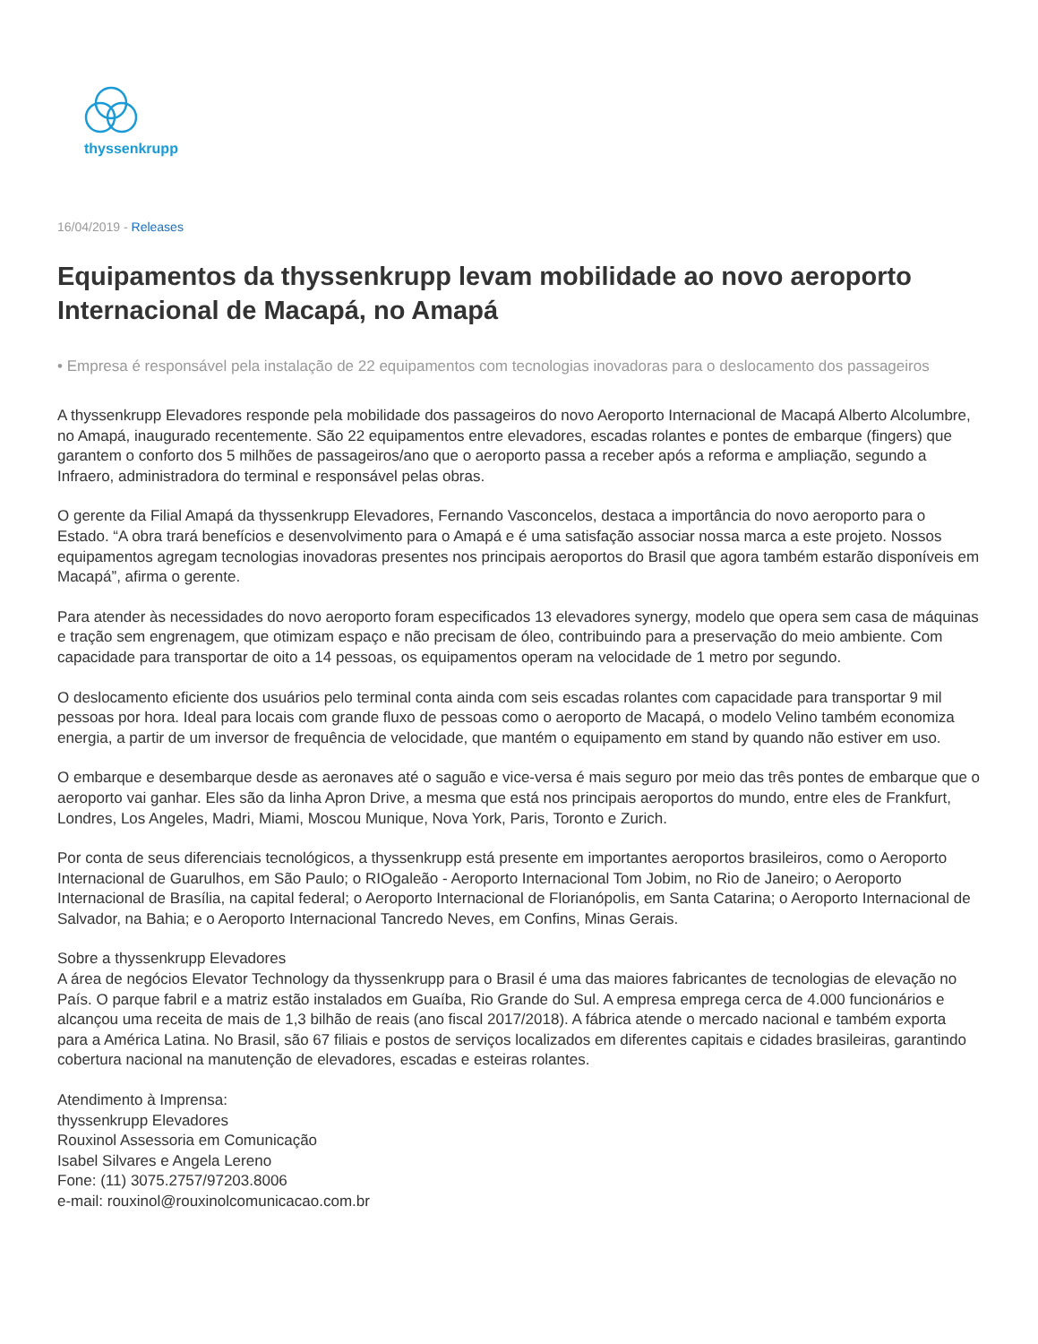thyssenkrupp
16/04/2019 - Releases
Equipamentos da thyssenkrupp levam mobilidade ao novo aeroporto Internacional de Macapá, no Amapá
• Empresa é responsável pela instalação de 22 equipamentos com tecnologias inovadoras para o deslocamento dos passageiros
A thyssenkrupp Elevadores responde pela mobilidade dos passageiros do novo Aeroporto Internacional de Macapá Alberto Alcolumbre, no Amapá, inaugurado recentemente. São 22 equipamentos entre elevadores, escadas rolantes e pontes de embarque (fingers) que garantem o conforto dos 5 milhões de passageiros/ano que o aeroporto passa a receber após a reforma e ampliação, segundo a Infraero, administradora do terminal e responsável pelas obras.
O gerente da Filial Amapá da thyssenkrupp Elevadores, Fernando Vasconcelos, destaca a importância do novo aeroporto para o Estado. “A obra trará benefícios e desenvolvimento para o Amapá e é uma satisfação associar nossa marca a este projeto. Nossos equipamentos agregam tecnologias inovadoras presentes nos principais aeroportos do Brasil que agora também estarão disponíveis em Macapá”, afirma o gerente.
Para atender às necessidades do novo aeroporto foram especificados 13 elevadores synergy, modelo que opera sem casa de máquinas e tração sem engrenagem, que otimizam espaço e não precisam de óleo, contribuindo para a preservação do meio ambiente. Com capacidade para transportar de oito a 14 pessoas, os equipamentos operam na velocidade de 1 metro por segundo.
O deslocamento eficiente dos usuários pelo terminal conta ainda com seis escadas rolantes com capacidade para transportar 9 mil pessoas por hora. Ideal para locais com grande fluxo de pessoas como o aeroporto de Macapá, o modelo Velino também economiza energia, a partir de um inversor de frequência de velocidade, que mantém o equipamento em stand by quando não estiver em uso.
O embarque e desembarque desde as aeronaves até o saguão e vice-versa é mais seguro por meio das três pontes de embarque que o aeroporto vai ganhar. Eles são da linha Apron Drive, a mesma que está nos principais aeroportos do mundo, entre eles de Frankfurt, Londres, Los Angeles, Madri, Miami, Moscou Munique, Nova York, Paris, Toronto e Zurich.
Por conta de seus diferenciais tecnológicos, a thyssenkrupp está presente em importantes aeroportos brasileiros, como o Aeroporto Internacional de Guarulhos, em São Paulo; o RIOgaleão - Aeroporto Internacional Tom Jobim, no Rio de Janeiro; o Aeroporto Internacional de Brasília, na capital federal; o Aeroporto Internacional de Florianópolis, em Santa Catarina; o Aeroporto Internacional de Salvador, na Bahia; e o Aeroporto Internacional Tancredo Neves, em Confins, Minas Gerais.
Sobre a thyssenkrupp Elevadores
A área de negócios Elevator Technology da thyssenkrupp para o Brasil é uma das maiores fabricantes de tecnologias de elevação no País. O parque fabril e a matriz estão instalados em Guaíba, Rio Grande do Sul. A empresa emprega cerca de 4.000 funcionários e alcançou uma receita de mais de 1,3 bilhão de reais (ano fiscal 2017/2018). A fábrica atende o mercado nacional e também exporta para a América Latina. No Brasil, são 67 filiais e postos de serviços localizados em diferentes capitais e cidades brasileiras, garantindo cobertura nacional na manutenção de elevadores, escadas e esteiras rolantes.
Atendimento à Imprensa:
thyssenkrupp Elevadores
Rouxinol Assessoria em Comunicação
Isabel Silvares e Angela Lereno
Fone: (11) 3075.2757/97203.8006
e-mail: rouxinol@rouxinolcomunicacao.com.br